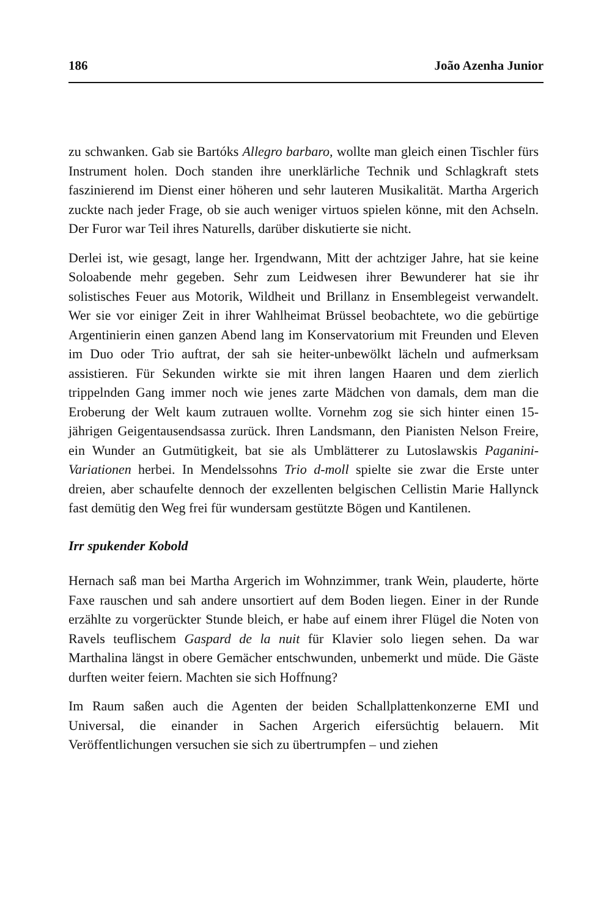186 João Azenha Junior
zu schwanken. Gab sie Bartóks Allegro barbaro, wollte man gleich einen Tischler fürs Instrument holen. Doch standen ihre unerklärliche Technik und Schlagkraft stets faszinierend im Dienst einer höheren und sehr lauteren Musikalität. Martha Argerich zuckte nach jeder Frage, ob sie auch weniger virtuos spielen könne, mit den Achseln. Der Furor war Teil ihres Naturells, darüber diskutierte sie nicht.
Derlei ist, wie gesagt, lange her. Irgendwann, Mitt der achtziger Jahre, hat sie keine Soloabende mehr gegeben. Sehr zum Leidwesen ihrer Bewunderer hat sie ihr solistisches Feuer aus Motorik, Wildheit und Brillanz in Ensemblegeist verwandelt. Wer sie vor einiger Zeit in ihrer Wahlheimat Brüssel beobachtete, wo die gebürtige Argentinierin einen ganzen Abend lang im Konservatorium mit Freunden und Eleven im Duo oder Trio auftrat, der sah sie heiter-unbewölkt lächeln und aufmerksam assistieren. Für Sekunden wirkte sie mit ihren langen Haaren und dem zierlich trippelnden Gang immer noch wie jenes zarte Mädchen von damals, dem man die Eroberung der Welt kaum zutrauen wollte. Vornehm zog sie sich hinter einen 15-jährigen Geigentausendsassa zurück. Ihren Landsmann, den Pianisten Nelson Freire, ein Wunder an Gutmütigkeit, bat sie als Umblätterer zu Lutoslawskis Paganini-Variationen herbei. In Mendelssohns Trio d-moll spielte sie zwar die Erste unter dreien, aber schaufelte dennoch der exzellenten belgischen Cellistin Marie Hallynck fast demütig den Weg frei für wundersam gestützte Bögen und Kantilenen.
Irr spukender Kobold
Hernach saß man bei Martha Argerich im Wohnzimmer, trank Wein, plauderte, hörte Faxe rauschen und sah andere unsortiert auf dem Boden liegen. Einer in der Runde erzählte zu vorgerückter Stunde bleich, er habe auf einem ihrer Flügel die Noten von Ravels teuflischem Gaspard de la nuit für Klavier solo liegen sehen. Da war Marthalina längst in obere Gemächer entschwunden, unbemerkt und müde. Die Gäste durften weiter feiern. Machten sie sich Hoffnung?
Im Raum saßen auch die Agenten der beiden Schallplattenkonzerne EMI und Universal, die einander in Sachen Argerich eifersüchtig belauern. Mit Veröffentlichungen versuchen sie sich zu übertrumpfen – und ziehen